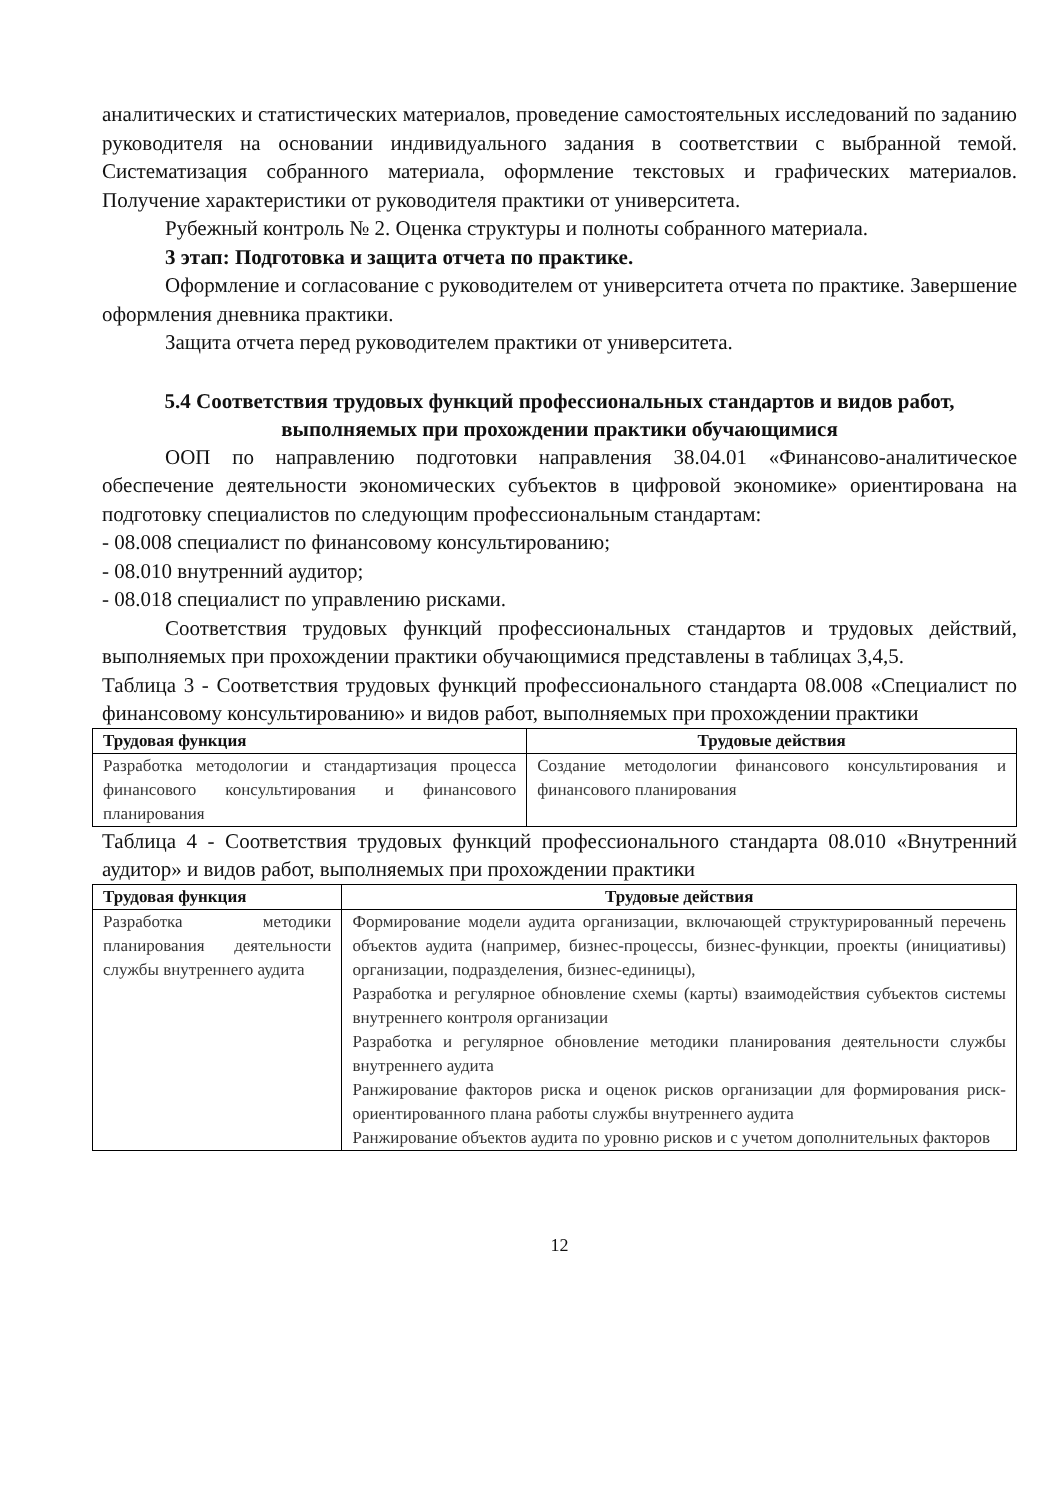аналитических и статистических материалов, проведение самостоятельных исследований по заданию руководителя на основании индивидуального задания в соответствии с выбранной темой. Систематизация собранного материала, оформление текстовых и графических материалов. Получение характеристики от руководителя практики от университета.
Рубежный контроль № 2. Оценка структуры и полноты собранного материала.
3 этап: Подготовка и защита отчета по практике.
Оформление и согласование с руководителем от университета отчета по практике. Завершение оформления дневника практики.
Защита отчета перед руководителем практики от университета.
5.4 Соответствия трудовых функций профессиональных стандартов и видов работ, выполняемых при прохождении практики обучающимися
ООП по направлению подготовки направления 38.04.01 «Финансово-аналитическое обеспечение деятельности экономических субъектов в цифровой экономике» ориентирована на подготовку специалистов по следующим профессиональным стандартам:
- 08.008 специалист по финансовому консультированию;
- 08.010 внутренний аудитор;
- 08.018 специалист по управлению рисками.
Соответствия трудовых функций профессиональных стандартов и трудовых действий, выполняемых при прохождении практики обучающимися представлены в таблицах 3,4,5.
Таблица 3 - Соответствия трудовых функций профессионального стандарта 08.008 «Специалист по финансовому консультированию» и видов работ, выполняемых при прохождении практики
| Трудовая функция | Трудовые действия |
| --- | --- |
| Разработка методологии и стандартизация процесса финансового консультирования и финансового планирования | Создание методологии финансового консультирования и финансового планирования |
Таблица 4 - Соответствия трудовых функций профессионального стандарта 08.010 «Внутренний аудитор» и видов работ, выполняемых при прохождении практики
| Трудовая функция | Трудовые действия |
| --- | --- |
| Разработка методики планирования деятельности службы внутреннего аудита | Формирование модели аудита организации, включающей структурированный перечень объектов аудита (например, бизнес-процессы, бизнес-функции, проекты (инициативы) организации, подразделения, бизнес-единицы), Разработка и регулярное обновление схемы (карты) взаимодействия субъектов системы внутреннего контроля организации Разработка и регулярное обновление методики планирования деятельности службы внутреннего аудита Ранжирование факторов риска и оценок рисков организации для формирования риск-ориентированного плана работы службы внутреннего аудита Ранжирование объектов аудита по уровню рисков и с учетом дополнительных факторов |
12